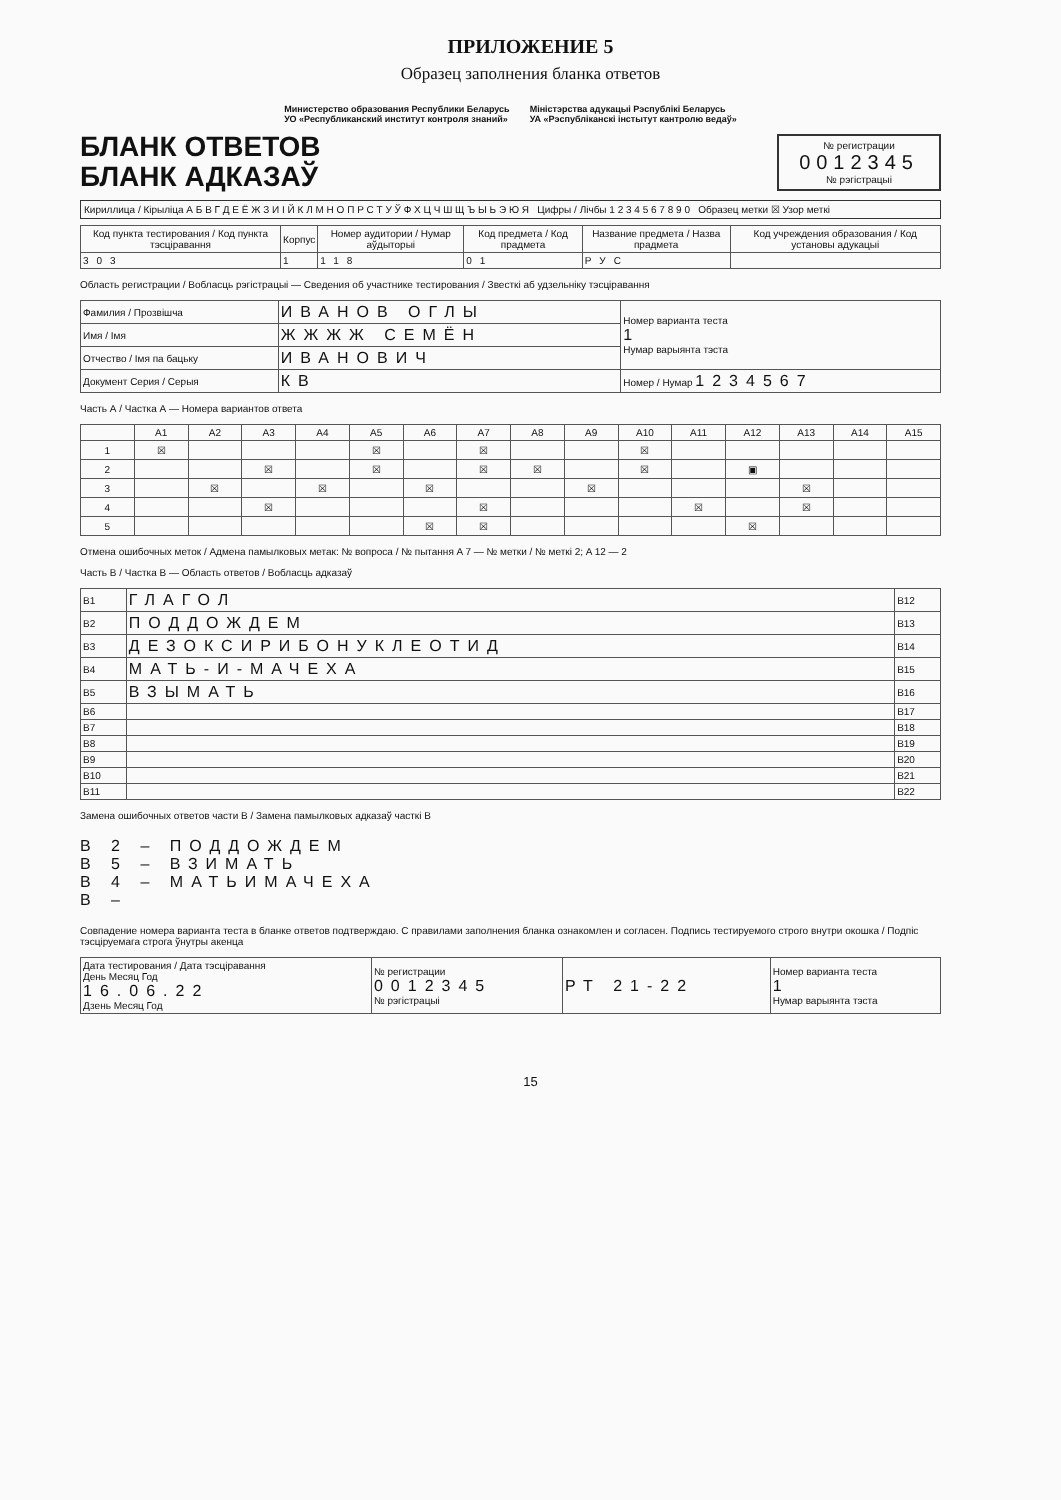ПРИЛОЖЕНИЕ 5
Образец заполнения бланка ответов
Министерство образования Республики Беларусь
УО «Республиканский институт контроля знаний»
Міністэрства адукацыі Рэспублікі Беларусь
УА «Рэспубліканскі інстытут кантролю ведаў»
БЛАНК ОТВЕТОВ
БЛАНК АДКАЗАЎ
№ регистрации
0012345
№ рэгістрацыі
Кириллица / Кірыліца А Б В Г Д Е Ё Ж З И І Й К Л М Н О П Р С Т У Ў Ф Х Ц Ч Ш Щ Ъ Ы Ь Э Ю Я Цифры / Лічбы 1 2 3 4 5 6 7 8 9 0 Образец метки ☒ Узор меткі
| Код пункта тестирования / Код пункта тэсціравання | Корпус | Номер аудитории / Нумар аўдыторыі | Код предмета / Код прадмета | Название предмета / Назва прадмета | Код учреждения образования / Код установы адукацыі |
| --- | --- | --- | --- | --- | --- |
| 303 | 1 | 118 | 01 | РУС | |
Область регистрации / Вобласць рэгістрацыі — Сведения об участнике тестирования / Звесткі аб удзельніку тэсціравання
| Фамилия / Прозвішча | ИВАНОВ ОГЛЫ | Номер варианта теста 1 Нумар варыянта тэста |
| Имя / Імя | ЖЖЖЖ СЕМЁН | |
| Отчество / Імя па бацьку | ИВАНОВИЧ | |
| Документ Серия / Серыя | КВ | Номер / Нумар 1234567 |
Часть А / Частка А — Номера вариантов ответа
| | A1 | A2 | A3 | A4 | A5 | A6 | A7 | A8 | A9 | A10 | A11 | A12 | A13 | A14 | A15 |
| --- | --- | --- | --- | --- | --- | --- | --- | --- | --- | --- | --- | --- | --- | --- | --- |
| 1 | ☒ | | | | ☒ | | ☒ | | | ☒ | | | | | |
| 2 | | | ☒ | | ☒ | | ☒ | ☒ | | ☒ | | ▣ | | | |
| 3 | | ☒ | | ☒ | | ☒ | | | ☒ | | | | ☒ | | |
| 4 | | | ☒ | | | | ☒ | | | | ☒ | | ☒ | | |
| 5 | | | | | | ☒ | ☒ | | | | | ☒ | | | |
Отмена ошибочных меток / Адмена памылковых метак: № вопроса / № пытання A 7 — № метки / № меткі 2; A 12 — 2
Часть В / Частка В — Область ответов / Вобласць адказаў
| B1 | ГЛАГОЛ | B12 |
| B2 | ПОДДОЖДЕМ | B13 |
| B3 | ДЕЗОКСИРИБОНУКЛЕОТИД | B14 |
| B4 | МАТЬ-И-МАЧЕХА | B15 |
| B5 | ВЗЫМАТЬ | B16 |
| B6 | | B17 |
| B7 | | B18 |
| B8 | | B19 |
| B9 | | B20 |
| B10 | | B21 |
| B11 | | B22 |
Замена ошибочных ответов части В / Замена памылковых адказаў часткі В
В 2 – ПОДДОЖДЕМ
В 5 – ВЗИМАТЬ
В 4 – МАТЬИМАЧЕХА
В –
Совпадение номера варианта теста в бланке ответов подтверждаю. С правилами заполнения бланка ознакомлен и согласен. Подпись тестируемого строго внутри окошка / Подпіс тэсціруемага строга ўнутры акенца
| Дата тестирования / Дата тэсціравання День Месяц Год 16.06.22 Дзень Месяц Год | № регистрации 0012345 № рэгістрацыі | РТ 21-22 | Номер варианта теста 1 Нумар варыянта тэста |
15